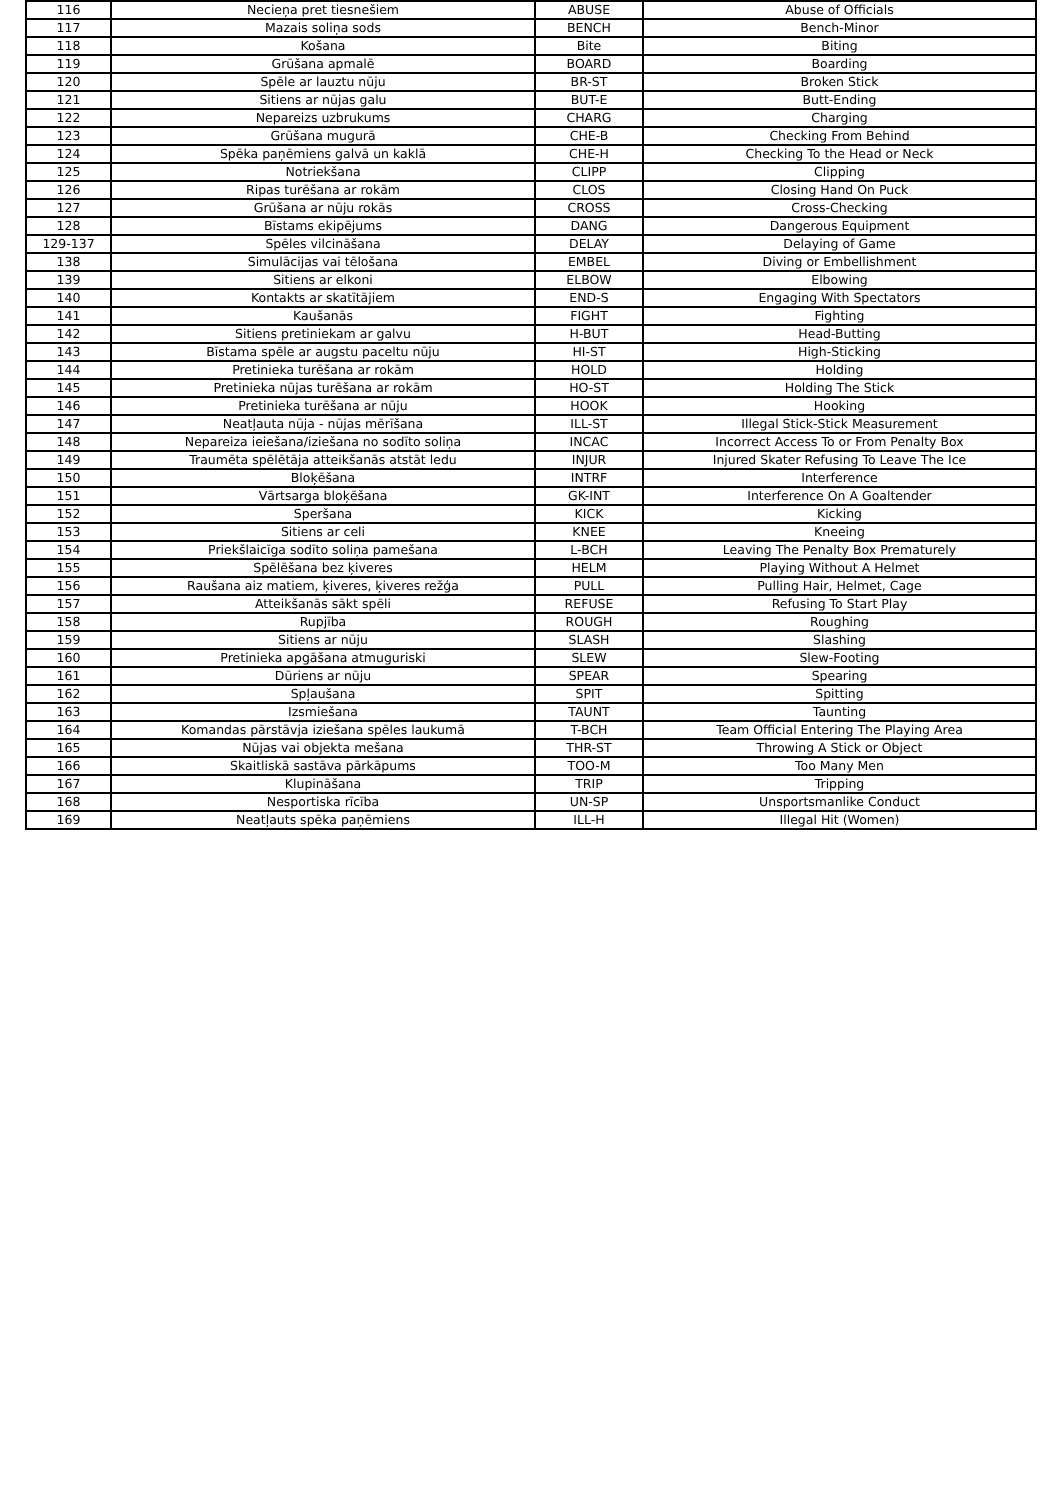| 116 | Necieņa pret tiesnešiem | ABUSE | Abuse of Officials |
| 117 | Mazais soliņa sods | BENCH | Bench-Minor |
| 118 | Košana | Bite | Biting |
| 119 | Grūšana apmalē | BOARD | Boarding |
| 120 | Spēle ar lauztu nūju | BR-ST | Broken Stick |
| 121 | Sitiens ar nūjas galu | BUT-E | Butt-Ending |
| 122 | Nepareizs uzbrukums | CHARG | Charging |
| 123 | Grūšana mugurā | CHE-B | Checking From Behind |
| 124 | Spēka paņēmiens galvā un kaklā | CHE-H | Checking To the Head or Neck |
| 125 | Notriekšana | CLIPP | Clipping |
| 126 | Ripas turēšana ar rokām | CLOS | Closing Hand On Puck |
| 127 | Grūšana ar nūju rokās | CROSS | Cross-Checking |
| 128 | Bīstams ekipējums | DANG | Dangerous Equipment |
| 129-137 | Spēles vilcināšana | DELAY | Delaying of Game |
| 138 | Simulācijas vai tēlošana | EMBEL | Diving or Embellishment |
| 139 | Sitiens ar elkoni | ELBOW | Elbowing |
| 140 | Kontakts ar skatītājiem | END-S | Engaging With Spectators |
| 141 | Kaušanās | FIGHT | Fighting |
| 142 | Sitiens pretiniekam ar galvu | H-BUT | Head-Butting |
| 143 | Bīstama spēle ar augstu paceltu nūju | HI-ST | High-Sticking |
| 144 | Pretinieka turēšana ar rokām | HOLD | Holding |
| 145 | Pretinieka nūjas turēšana ar rokām | HO-ST | Holding The Stick |
| 146 | Pretinieka turēšana ar nūju | HOOK | Hooking |
| 147 | Neatļauta nūja - nūjas mērīšana | ILL-ST | Illegal Stick-Stick Measurement |
| 148 | Nepareiza ieiešana/iziešana no sodīto soliņa | INCAC | Incorrect Access To or From Penalty Box |
| 149 | Traumēta spēlētāja atteikšanās atstāt ledu | INJUR | Injured Skater Refusing To Leave The Ice |
| 150 | Bloķēšana | INTRF | Interference |
| 151 | Vārtsarga bloķēšana | GK-INT | Interference On A Goaltender |
| 152 | Speršana | KICK | Kicking |
| 153 | Sitiens ar celi | KNEE | Kneeing |
| 154 | Priekšlaicīga sodīto soliņa pamešana | L-BCH | Leaving The Penalty Box Prematurely |
| 155 | Spēlēšana bez ķiveres | HELM | Playing Without A Helmet |
| 156 | Raušana aiz matiem, ķiveres, ķiveres režģa | PULL | Pulling Hair, Helmet, Cage |
| 157 | Atteikšanās sākt spēli | REFUSE | Refusing To Start Play |
| 158 | Rupjība | ROUGH | Roughing |
| 159 | Sitiens ar nūju | SLASH | Slashing |
| 160 | Pretinieka apgāšana atmuguriski | SLEW | Slew-Footing |
| 161 | Dūriens ar nūju | SPEAR | Spearing |
| 162 | Spļaušana | SPIT | Spitting |
| 163 | Izsmiešana | TAUNT | Taunting |
| 164 | Komandas pārstāvja iziešana spēles laukumā | T-BCH | Team Official Entering The Playing Area |
| 165 | Nūjas vai objekta mešana | THR-ST | Throwing A Stick or Object |
| 166 | Skaitliskā sastāva pārkāpums | TOO-M | Too Many Men |
| 167 | Klupināšana | TRIP | Tripping |
| 168 | Nesportiska rīcība | UN-SP | Unsportsmanlike Conduct |
| 169 | Neatļauts spēka paņēmiens | ILL-H | Illegal Hit (Women) |